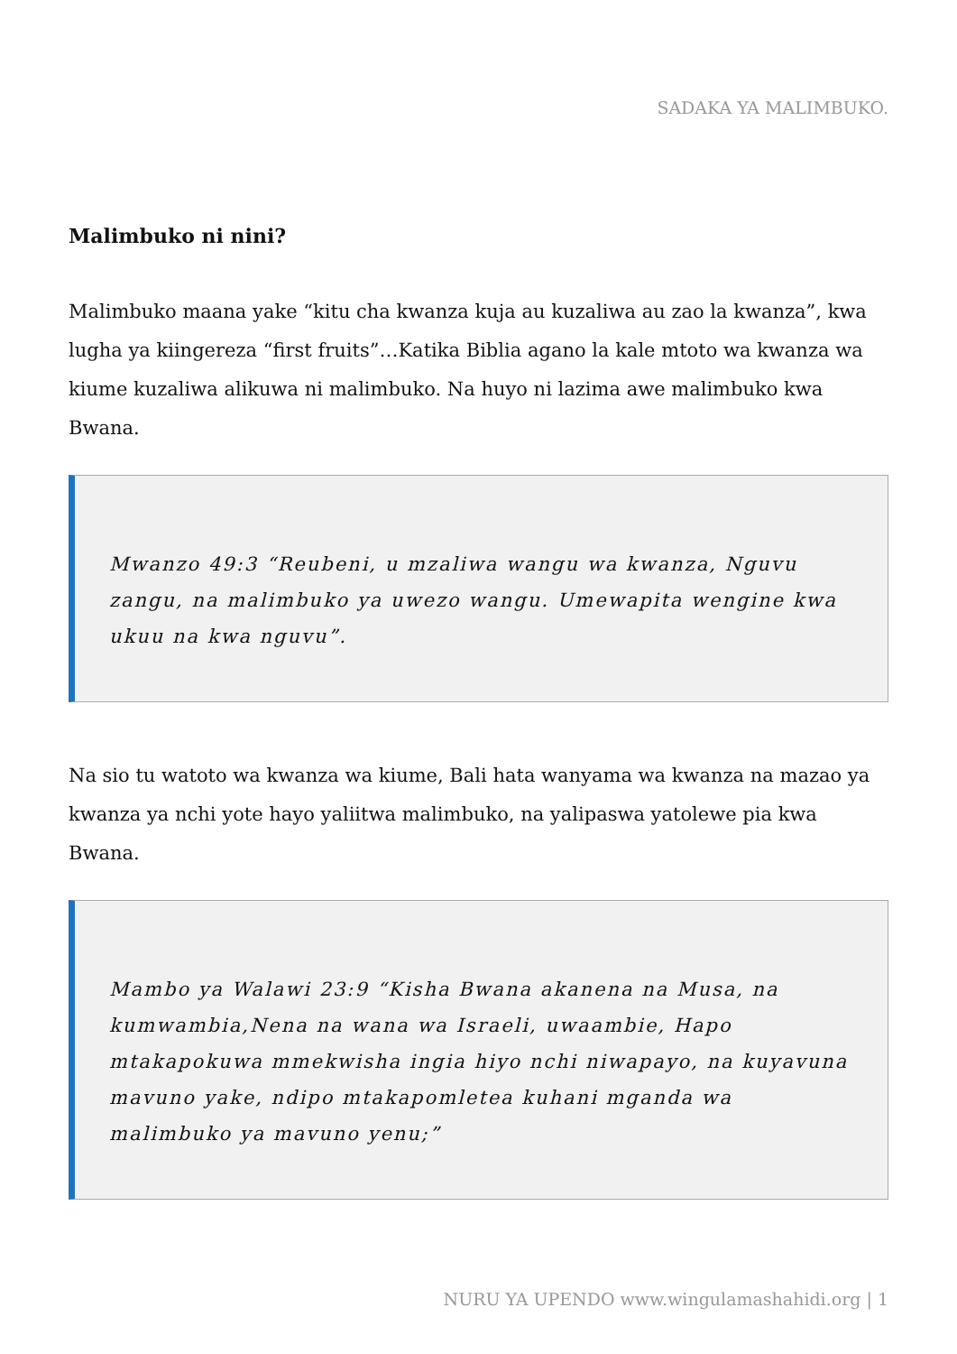SADAKA YA MALIMBUKO.
Malimbuko ni nini?
Malimbuko maana yake “kitu cha kwanza kuja au kuzaliwa au zao la kwanza”, kwa lugha ya kiingereza “first fruits”…Katika Biblia agano la kale mtoto wa kwanza wa kiume kuzaliwa alikuwa ni malimbuko. Na huyo ni lazima awe malimbuko kwa Bwana.
Mwanzo 49:3 “Reubeni, u mzaliwa wangu wa kwanza, Nguvu zangu, na malimbuko ya uwezo wangu. Umewapita wengine kwa ukuu na kwa nguvu”.
Na sio tu watoto wa kwanza wa kiume, Bali hata wanyama wa kwanza na mazao ya kwanza ya nchi yote hayo yaliitwa malimbuko, na yalipaswa yatolewe pia kwa Bwana.
Mambo ya Walawi 23:9 “Kisha Bwana akanena na Musa, na kumwambia,Nena na wana wa Israeli, uwaambie, Hapo mtakapokuwa mmekwisha ingia hiyo nchi niwapayo, na kuyavuna mavuno yake, ndipo mtakapomletea kuhani mganda wa malimbuko ya mavuno yenu;”
NURU YA UPENDO www.wingulamashahidi.org | 1